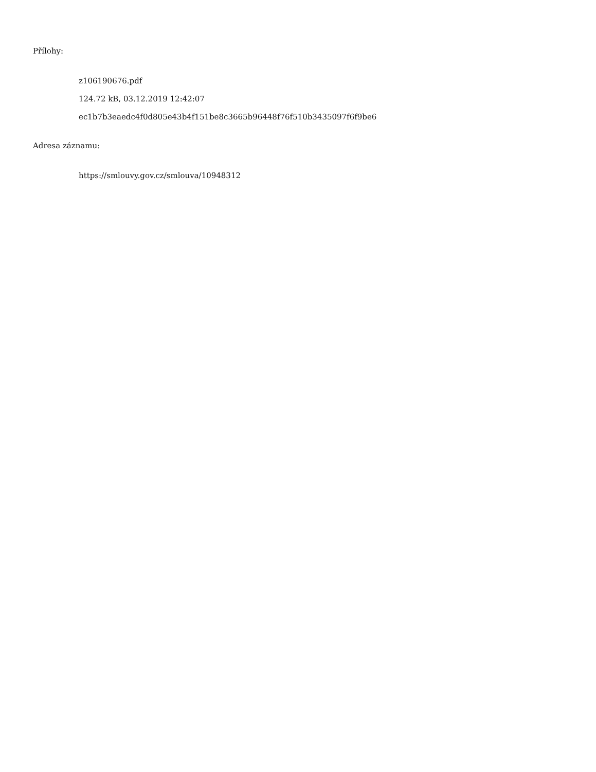Přílohy:
z106190676.pdf
124.72 kB, 03.12.2019 12:42:07
ec1b7b3eaedc4f0d805e43b4f151be8c3665b96448f76f510b3435097f6f9be6
Adresa záznamu:
https://smlouvy.gov.cz/smlouva/10948312